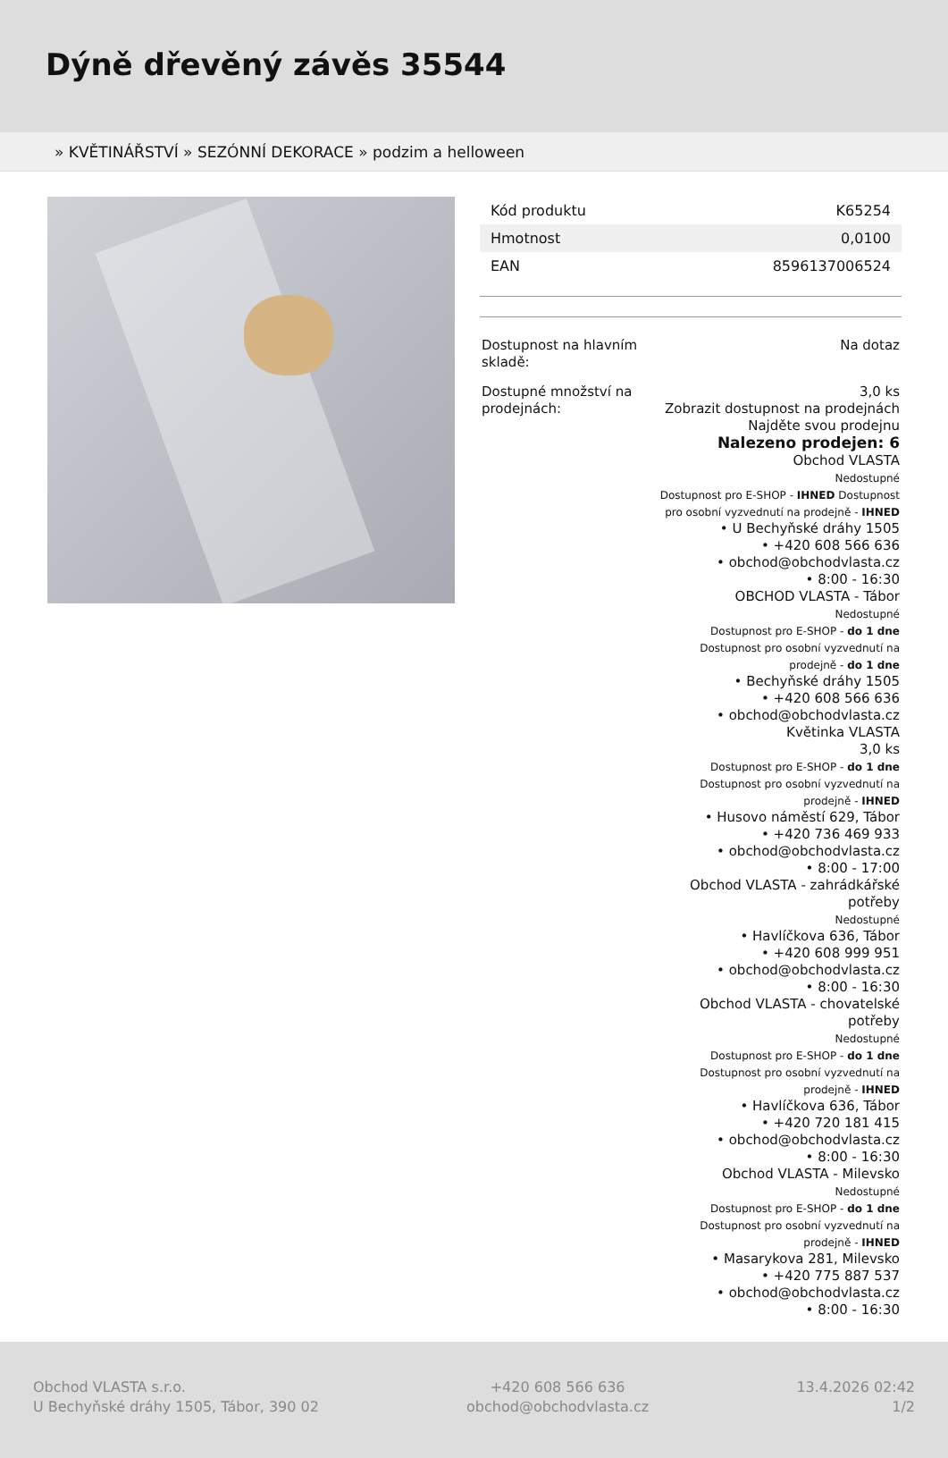Dýně dřevěný závěs 35544
» KVĚTINÁŘSTVÍ » SEZÓNNÍ DEKORACE » podzim a helloween
| Kód produktu | K65254 |
| Hmotnost | 0,0100 |
| EAN | 8596137006524 |
Dostupnost na hlavním skladě:
Na dotaz
Dostupné množství na prodejnách:
3,0 ks
Zobrazit dostupnost na prodejnách
Najděte svou prodejnu
Nalezeno prodejen: 6
Obchod VLASTA
Nedostupné
Dostupnost pro E-SHOP - IHNED Dostupnost pro osobní vyzvednutí na prodejně - IHNED
• U Bechyňské dráhy 1505
• +420 608 566 636
• obchod@obchodvlasta.cz
• 8:00 - 16:30
OBCHOD VLASTA - Tábor
Nedostupné
Dostupnost pro E-SHOP - do 1 dne Dostupnost pro osobní vyzvednutí na prodejně - do 1 dne
• Bechyňské dráhy 1505
• +420 608 566 636
• obchod@obchodvlasta.cz
Květinka VLASTA
3,0 ks
Dostupnost pro E-SHOP - do 1 dne
Dostupnost pro osobní vyzvednutí na prodejně - IHNED
• Husovo náměstí 629, Tábor
• +420 736 469 933
• obchod@obchodvlasta.cz
• 8:00 - 17:00
Obchod VLASTA - zahrádkářské potřeby
Nedostupné
• Havlíčkova 636, Tábor
• +420 608 999 951
• obchod@obchodvlasta.cz
• 8:00 - 16:30
Obchod VLASTA - chovatelské potřeby
Nedostupné
Dostupnost pro E-SHOP - do 1 dne
Dostupnost pro osobní vyzvednutí na prodejně - IHNED
• Havlíčkova 636, Tábor
• +420 720 181 415
• obchod@obchodvlasta.cz
• 8:00 - 16:30
Obchod VLASTA - Milevsko
Nedostupné
Dostupnost pro E-SHOP - do 1 dne
Dostupnost pro osobní vyzvednutí na prodejně - IHNED
• Masarykova 281, Milevsko
• +420 775 887 537
• obchod@obchodvlasta.cz
• 8:00 - 16:30
Obchod VLASTA s.r.o.
U Bechyňské dráhy 1505, Tábor, 390 02
+420 608 566 636
obchod@obchodvlasta.cz
13.4.2026 02:42
1/2